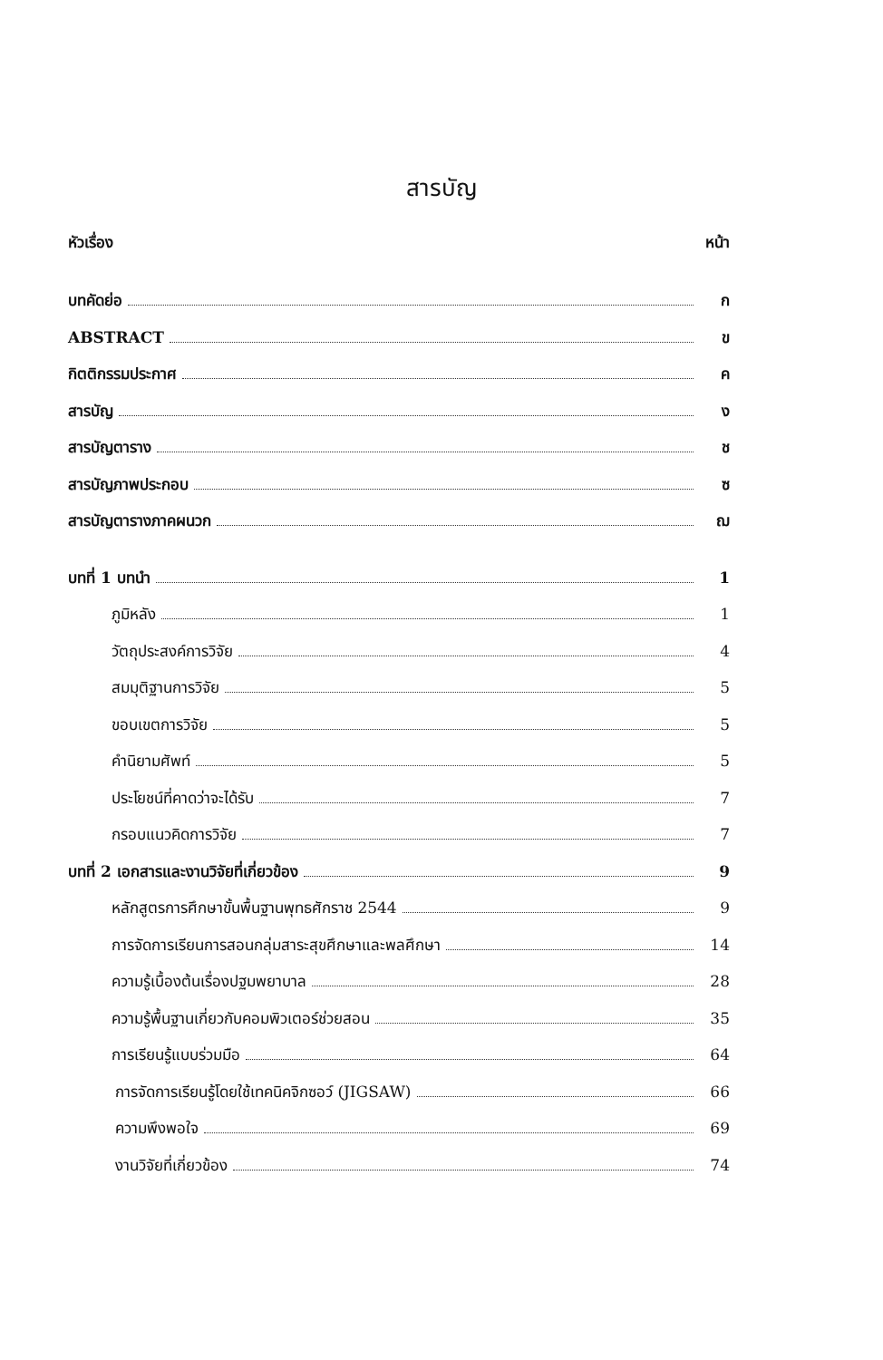สารบัญ
หัวเรื่อง หน้า
บทคัดย่อ ก
ABSTRACT ข
กิตติกรรมประกาศ ค
สารบัญ ง
สารบัญตาราง ช
สารบัญภาพประกอบ ซ
สารบัญตารางภาคผนวก ฌ
บทที่ 1 บทนำ 1
ภูมิหลัง 1
วัตถุประสงค์การวิจัย 4
สมมุติฐานการวิจัย 5
ขอบเขตการวิจัย 5
คำนิยามศัพท์ 5
ประโยชน์ที่คาดว่าจะได้รับ 7
กรอบแนวคิดการวิจัย 7
บทที่ 2 เอกสารและงานวิจัยที่เกี่ยวข้อง 9
หลักสูตรการศึกษาขั้นพื้นฐานพุทธศักราช 2544 9
การจัดการเรียนการสอนกลุ่มสาระสุขศึกษาและพลศึกษา 14
ความรู้เบื้องต้นเรื่องปฐมพยาบาล 28
ความรู้พื้นฐานเกี่ยวกับคอมพิวเตอร์ช่วยสอน 35
การเรียนรู้แบบร่วมมือ 64
การจัดการเรียนรู้โดยใช้เทคนิคจิกซอว์ (JIGSAW) 66
ความพึงพอใจ 69
งานวิจัยที่เกี่ยวข้อง 74